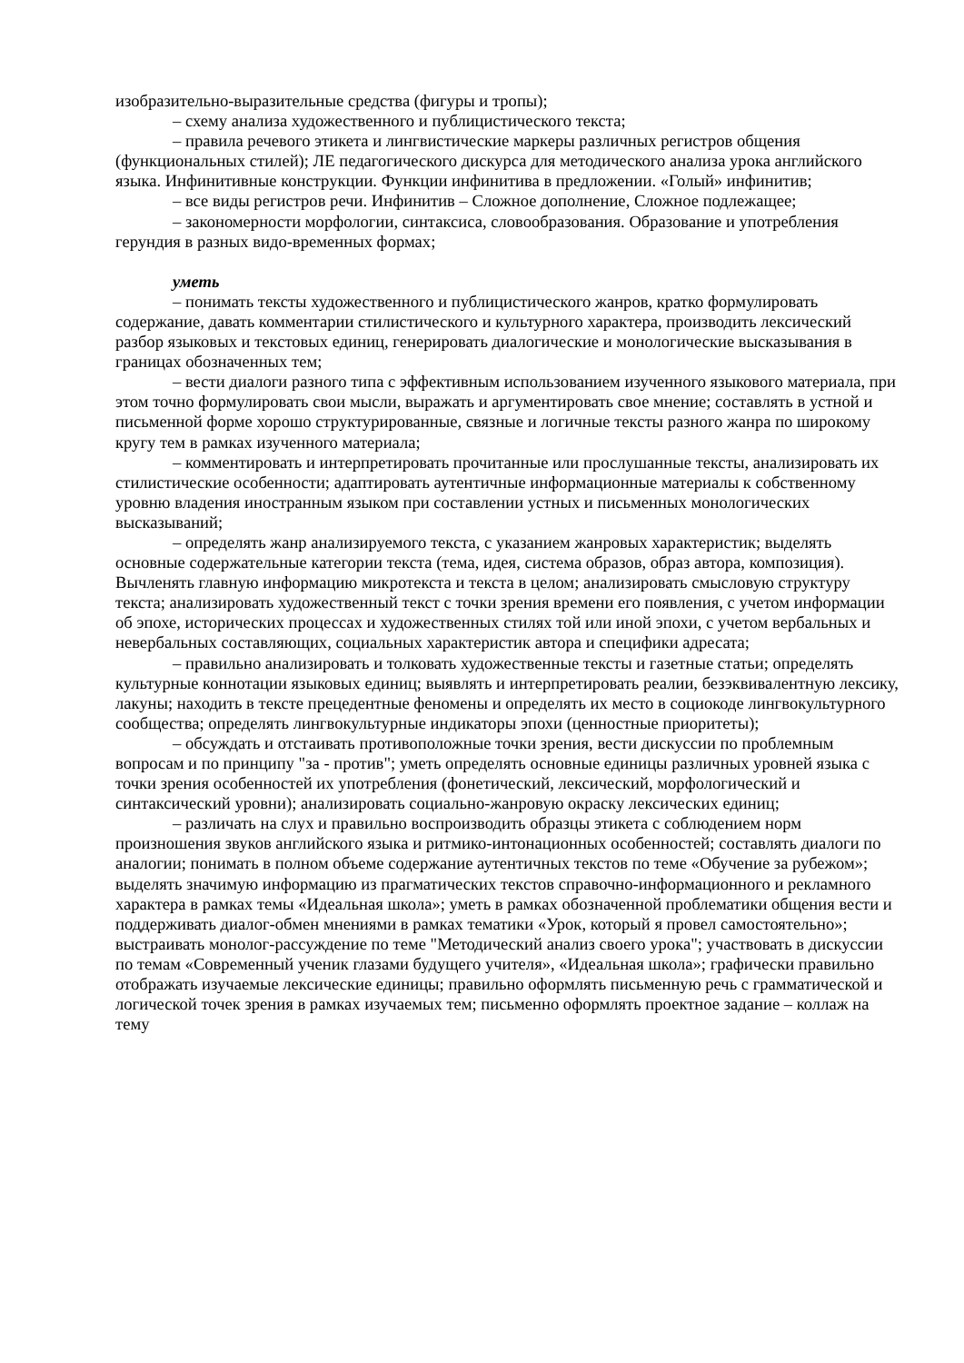изобразительно-выразительные средства (фигуры и тропы);
– схему анализа художественного и публицистического текста;
– правила речевого этикета и лингвистические маркеры различных регистров общения (функциональных стилей); ЛЕ педагогического дискурса для методического анализа урока английского языка. Инфинитивные конструкции. Функции инфинитива в предложении. «Голый» инфинитив;
– все виды регистров речи. Инфинитив – Сложное дополнение, Сложное подлежащее;
– закономерности морфологии, синтаксиса, словообразования. Образование и употребления герундия в разных видо-временных формах;
уметь
– понимать тексты художественного и публицистического жанров, кратко формулировать содержание, давать комментарии стилистического и культурного характера, производить лексический разбор языковых и текстовых единиц, генерировать диалогические и монологические высказывания в границах обозначенных тем;
– вести диалоги разного типа с эффективным использованием изученного языкового материала, при этом точно формулировать свои мысли, выражать и аргументировать свое мнение; составлять в устной и письменной форме хорошо структурированные, связные и логичные тексты разного жанра по широкому кругу тем в рамках изученного материала;
– комментировать и интерпретировать прочитанные или прослушанные тексты, анализировать их стилистические особенности; адаптировать аутентичные информационные материалы к собственному уровню владения иностранным языком при составлении устных и письменных монологических высказываний;
– определять жанр анализируемого текста, с указанием жанровых характеристик; выделять основные содержательные категории текста (тема, идея, система образов, образ автора, композиция). Вычленять главную информацию микротекста и текста в целом; анализировать смысловую структуру текста; анализировать художественный текст с точки зрения времени его появления, с учетом информации об эпохе, исторических процессах и художественных стилях той или иной эпохи, с учетом вербальных и невербальных составляющих, социальных характеристик автора и специфики адресата;
– правильно анализировать и толковать художественные тексты и газетные статьи; определять культурные коннотации языковых единиц; выявлять и интерпретировать реалии, безэквивалентную лексику, лакуны; находить в тексте прецедентные феномены и определять их место в социокоде лингвокультурного сообщества; определять лингвокультурные индикаторы эпохи (ценностные приоритеты);
– обсуждать и отстаивать противоположные точки зрения, вести дискуссии по проблемным вопросам и по принципу "за - против"; уметь определять основные единицы различных уровней языка с точки зрения особенностей их употребления (фонетический, лексический, морфологический и синтаксический уровни); анализировать социально-жанровую окраску лексических единиц;
– различать на слух и правильно воспроизводить образцы этикета с соблюдением норм произношения звуков английского языка и ритмико-интонационных особенностей; составлять диалоги по аналогии; понимать в полном объеме содержание аутентичных текстов по теме «Обучение за рубежом»; выделять значимую информацию из прагматических текстов справочно-информационного и рекламного характера в рамках темы «Идеальная школа»; уметь в рамках обозначенной проблематики общения вести и поддерживать диалог-обмен мнениями в рамках тематики «Урок, который я провел самостоятельно»; выстраивать монолог-рассуждение по теме "Методический анализ своего урока"; участвовать в дискуссии по темам «Современный ученик глазами будущего учителя», «Идеальная школа»; графически правильно отображать изучаемые лексические единицы; правильно оформлять письменную речь с грамматической и логической точек зрения в рамках изучаемых тем; письменно оформлять проектное задание – коллаж на тему